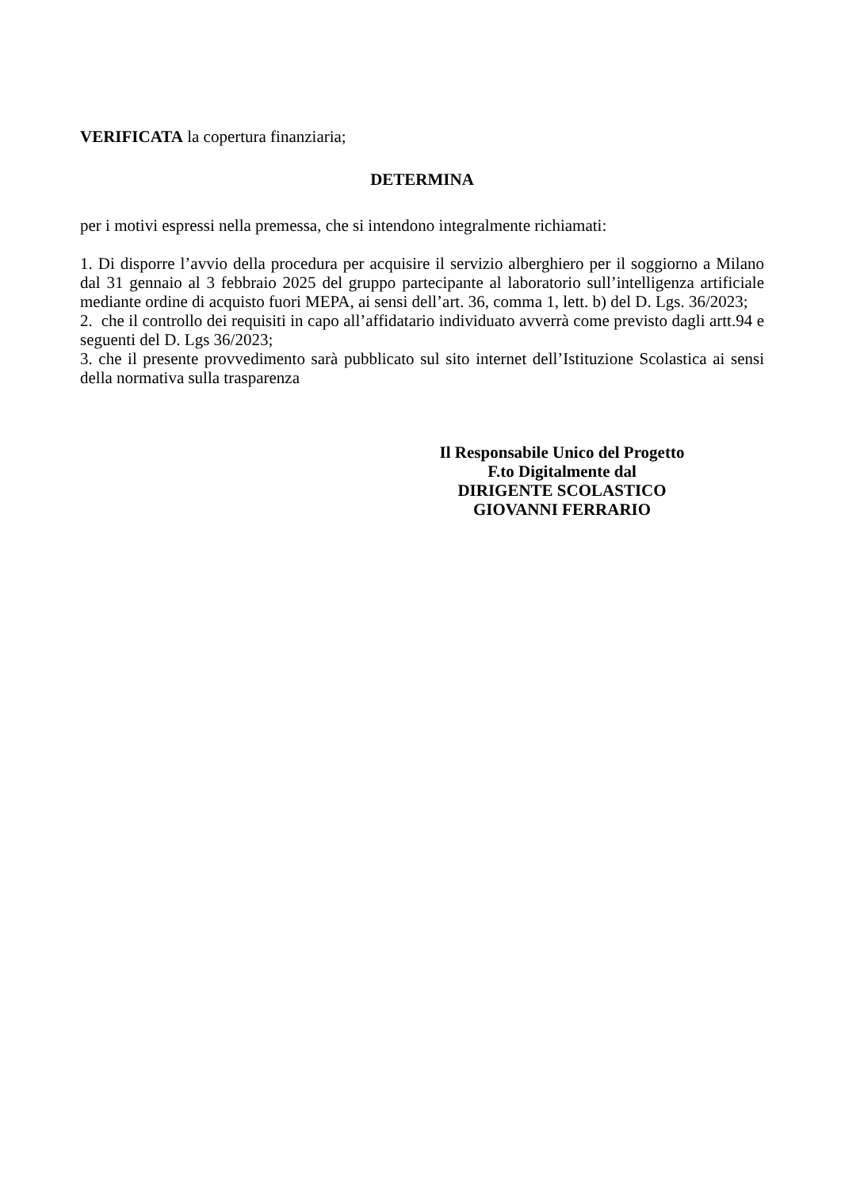VERIFICATA la copertura finanziaria;
DETERMINA
per i motivi espressi nella premessa, che si intendono integralmente richiamati:
1. Di disporre l’avvio della procedura per acquisire il servizio alberghiero per il soggiorno a Milano dal 31 gennaio al 3 febbraio 2025 del gruppo partecipante al laboratorio sull’intelligenza artificiale mediante ordine di acquisto fuori MEPA, ai sensi dell’art. 36, comma 1, lett. b) del D. Lgs. 36/2023;
2. che il controllo dei requisiti in capo all’affidatario individuato avverrà come previsto dagli artt.94 e seguenti del D. Lgs 36/2023;
3. che il presente provvedimento sarà pubblicato sul sito internet dell’Istituzione Scolastica ai sensi della normativa sulla trasparenza
Il Responsabile Unico del Progetto
F.to Digitalmente dal
DIRIGENTE SCOLASTICO
GIOVANNI FERRARIO